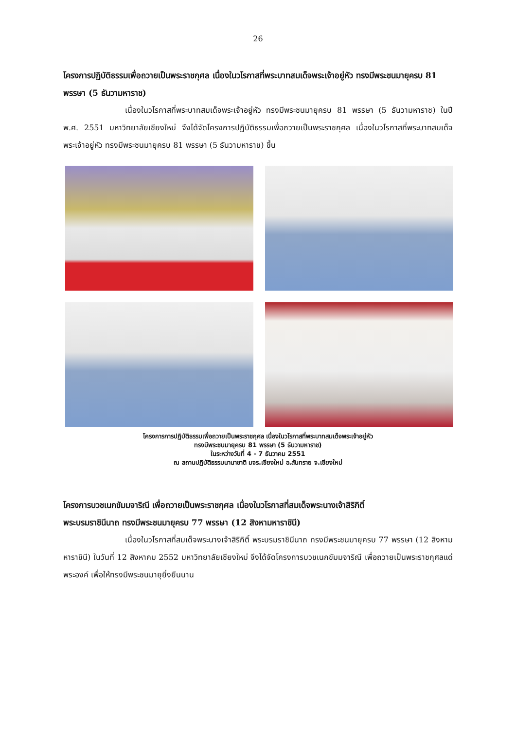26
โครงการปฏิบัติธรรมเพื่อถวายเป็นพระราชกุศล เนื่องในวโรกาสที่พระบาทสมเด็จพระเจ้าอยู่หัว ทรงมีพระชนมายุครบ 81 พรรษา (5 ธันวามหาราช)
เนื่องในวโรกาสที่พระบาทสมเด็จพระเจ้าอยู่หัว ทรงมีพระชนมายุครบ 81 พรรษา (5 ธันวามหาราช) ในปี พ.ศ. 2551 มหาวิทยาลัยเชียงใหม่ จึงได้จัดโครงการปฏิบัติธรรมเพื่อถวายเป็นพระราชกุศล เนื่องในวโรกาสที่พระบาทสมเด็จพระเจ้าอยู่หัว ทรงมีพระชนมายุครบ 81 พรรษา (5 ธันวามหาราช) ขึ้น
โครงการการปฏิบัติธรรมเพื่อถวายเป็นพระราชกุศล เนื่องในวโรกาสที่พระบาทสมเด็จพระเจ้าอยู่หัว
ทรงมีพระชนมายุครบ 81 พรรษา (5 ธันวามหาราช)
ในระหว่างวันที่ 4 - 7 ธันวาคม 2551
ณ สถานปฏิบัติธรรมนานาชาติ มจร.เชียงใหม่ อ.สันทราย จ.เชียงใหม่
โครงการบวชเนกขัมมจาริณี เพื่อถวายเป็นพระราชกุศล เนื่องในวโรกาสที่สมเด็จพระนางเจ้าสิริกิติ์
พระบรมราชินีนาถ ทรงมีพระชนมายุครบ 77 พรรษา (12 สิงหามหาราชินี)
เนื่องในวโรกาสที่สมเด็จพระนางเจ้าสิริกิติ์ พระบรมราชินีนาถ ทรงมีพระชนมายุครบ 77 พรรษา (12 สิงหามหาราชินี) ในวันที่ 12 สิงหาคม 2552 มหาวิทยาลัยเชียงใหม่ จึงได้จัดโครงการบวชเนกขัมมจาริณี เพื่อถวายเป็นพระราชกุศลแด่พระองค์ เพื่อให้ทรงมีพระชนมายุยิ่งยืนนาน